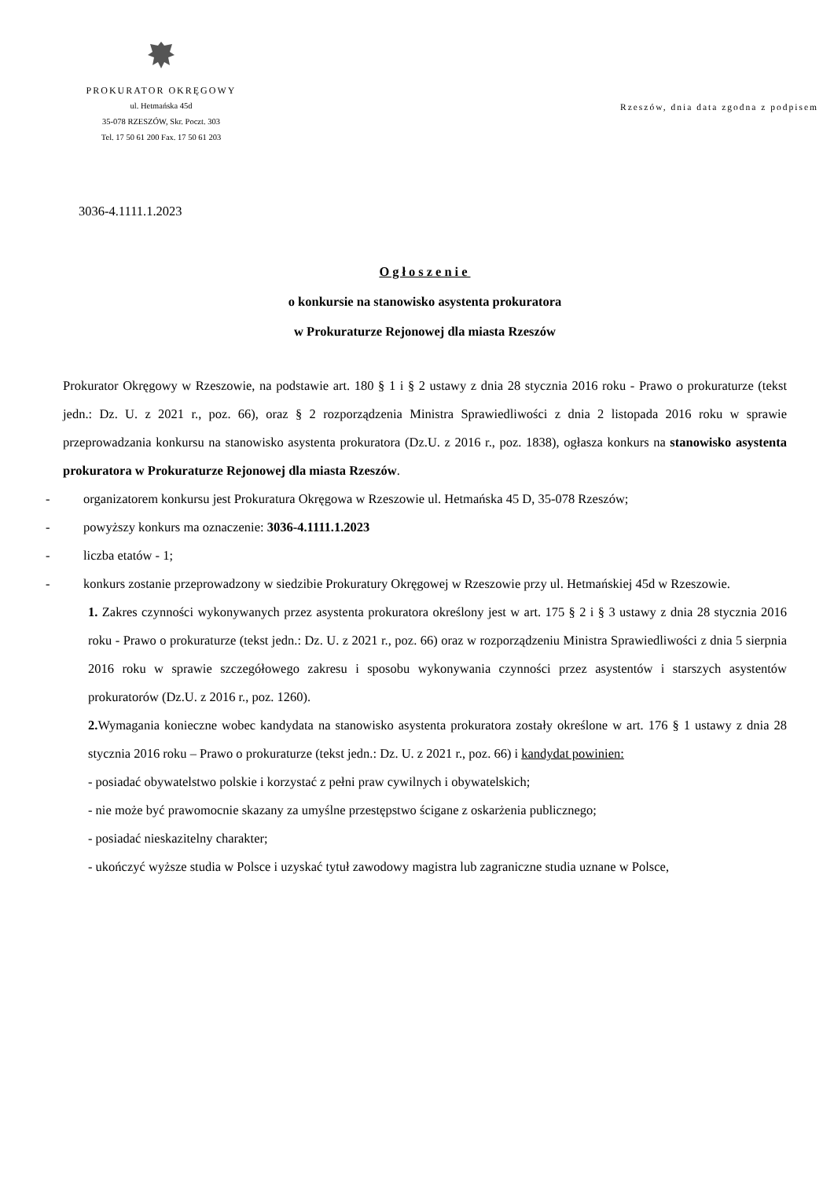PROKURATOR OKRĘGOWY
ul. Hetmańska 45d
35-078 RZESZÓW, Skr. Poczt. 303
Tel. 17 50 61 200 Fax. 17 50 61 203
Rzeszów, dnia data zgodna z podpisem
3036-4.1111.1.2023
Ogłoszenie
o konkursie na stanowisko asystenta prokuratora
w Prokuraturze Rejonowej dla miasta Rzeszów
Prokurator Okręgowy w Rzeszowie, na podstawie art. 180 § 1 i § 2 ustawy z dnia 28 stycznia 2016 roku - Prawo o prokuraturze (tekst jedn.: Dz. U. z 2021 r., poz. 66), oraz § 2 rozporządzenia Ministra Sprawiedliwości z dnia 2 listopada 2016 roku w sprawie przeprowadzania konkursu na stanowisko asystenta prokuratora (Dz.U. z 2016 r., poz. 1838), ogłasza konkurs na stanowisko asystenta prokuratora w Prokuraturze Rejonowej dla miasta Rzeszów.
- organizatorem konkursu jest Prokuratura Okręgowa w Rzeszowie ul. Hetmańska 45 D, 35-078 Rzeszów;
- powyższy konkurs ma oznaczenie: 3036-4.1111.1.2023
- liczba etatów - 1;
- konkurs zostanie przeprowadzony w siedzibie Prokuratury Okręgowej w Rzeszowie przy ul. Hetmańskiej 45d w Rzeszowie.
1. Zakres czynności wykonywanych przez asystenta prokuratora określony jest w art. 175 § 2 i § 3 ustawy z dnia 28 stycznia 2016 roku - Prawo o prokuraturze (tekst jedn.: Dz. U. z 2021 r., poz. 66) oraz w rozporządzeniu Ministra Sprawiedliwości z dnia 5 sierpnia 2016 roku w sprawie szczegółowego zakresu i sposobu wykonywania czynności przez asystentów i starszych asystentów prokuratorów (Dz.U. z 2016 r., poz. 1260).
2. Wymagania konieczne wobec kandydata na stanowisko asystenta prokuratora zostały określone w art. 176 § 1 ustawy z dnia 28 stycznia 2016 roku – Prawo o prokuraturze (tekst jedn.: Dz. U. z 2021 r., poz. 66) i kandydat powinien:
- posiadać obywatelstwo polskie i korzystać z pełni praw cywilnych i obywatelskich;
- nie może być prawomocnie skazany za umyślne przestępstwo ścigane z oskarżenia publicznego;
- posiadać nieskazitelny charakter;
- ukończyć wyższe studia w Polsce i uzyskać tytuł zawodowy magistra lub zagraniczne studia uznane w Polsce,